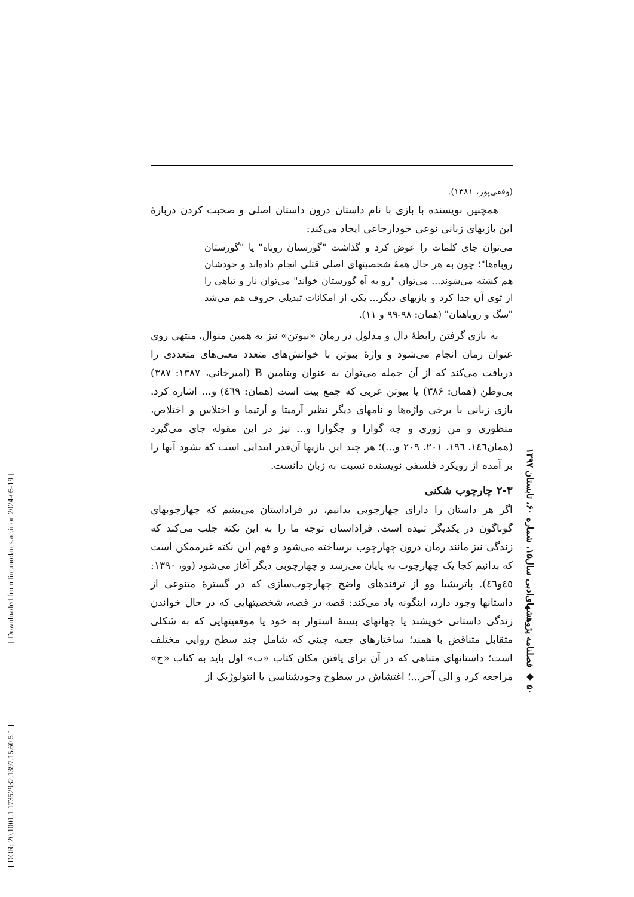(وقفی‌پور، ۱۳۸۱).
همچنین نویسنده با بازی با نام داستان درون داستان اصلی و صحبت کردن دربارهٔ این بازیهای زبانی نوعی خودارجاعی ایجاد می‌کند:
می‌توان جای کلمات را عوض کرد و گذاشت "گورستان روباه" یا "گورستان روباه‌ها"؛ چون به هر حال همهٔ شخصیتهای اصلی قتلی انجام داده‌اند و خودشان هم کشته می‌شوند... می‌توان "رو به آه گورستان خواند" می‌توان نار و تباهی را از توی آن جدا کرد و بازیهای دیگر... یکی از امکانات تبدیلی حروف هم می‌شد "سگ و روباهتان" (همان: ۹۸-۹۹ و ۱۱).
به بازی گرفتن رابطهٔ دال و مدلول در رمان «بیوتن» نیز به همین منوال، منتهی روی عنوان رمان انجام می‌شود و واژهٔ بیوتن با خوانش‌های متعدد معنی‌های متعددی را دریافت می‌کند که از آن جمله می‌توان به عنوان ویتامین B (امیرخانی، ۱۳۸۷: ۳۸۷) بی‌وطن (همان: ۳۸۶) یا بیوتن عربی که جمع بیت است (همان: ٤٦۹) و... اشاره کرد. بازی زبانی با برخی واژه‌ها و نامهای دیگر نظیر آرمیتا و آرتیما و اختلاس و اختلاص، منظوری و من زوری و چه گوارا و چگوارا و... نیز در این مقوله جای می‌گیرد (همان١٤٦، ١٩٦، ٢٠١، ٢٠٩ و...)؛ هر چند این بازیها آن‌قدر ابتدایی است که نشود آنها را بر آمده از رویکرد فلسفی نویسنده نسبت به زبان دانست.
۲-۳ چارچوب شکنی
اگر هر داستان را دارای چهارچوبی بدانیم، در فراداستان می‌بینیم که چهارچوبهای گوناگون در یکدیگر تنیده است. فراداستان توجه ما را به این نکته جلب می‌کند که زندگی نیز مانند رمان درون چهارچوب برساخته می‌شود و فهم این نکته غیرممکن است که بدانیم کجا یک چهارچوب به پایان می‌رسد و چهارچوبی دیگر آغاز می‌شود (وو، ۱۳۹۰: ٤٥و٤٦). پاتریشیا وو از ترفندهای واضح چهارچوب‌سازی که در گسترهٔ متنوعی از داستانها وجود دارد، اینگونه یاد می‌کند: قصه در قصه، شخصیتهایی که در حال خواندن زندگی داستانی خویشند یا جهانهای بستهٔ استوار به خود یا موقعیتهایی که به شکلی متقابل متناقض با همند؛ ساختارهای جعبه چینی که شامل چند سطح روایی مختلف است؛ داستانهای متناهی که در آن برای یافتن مکان کتاب «ب» اول باید به کتاب «ج» مراجعه کرد و الی آخر...؛ اغتشاش در سطوح وجودشناسی یا انتولوژیک از
۵۰ ◆ فصلنامه پژوهشهای‌ادبی سال۱۵، شماره ۶۰، تابستان ۱۳۹۷
[ DOR: 20.1001.1.17352932.1397.15.60.5.1 ] [ Downloaded from lire.modares.ac.ir on 2024-05-19 ]